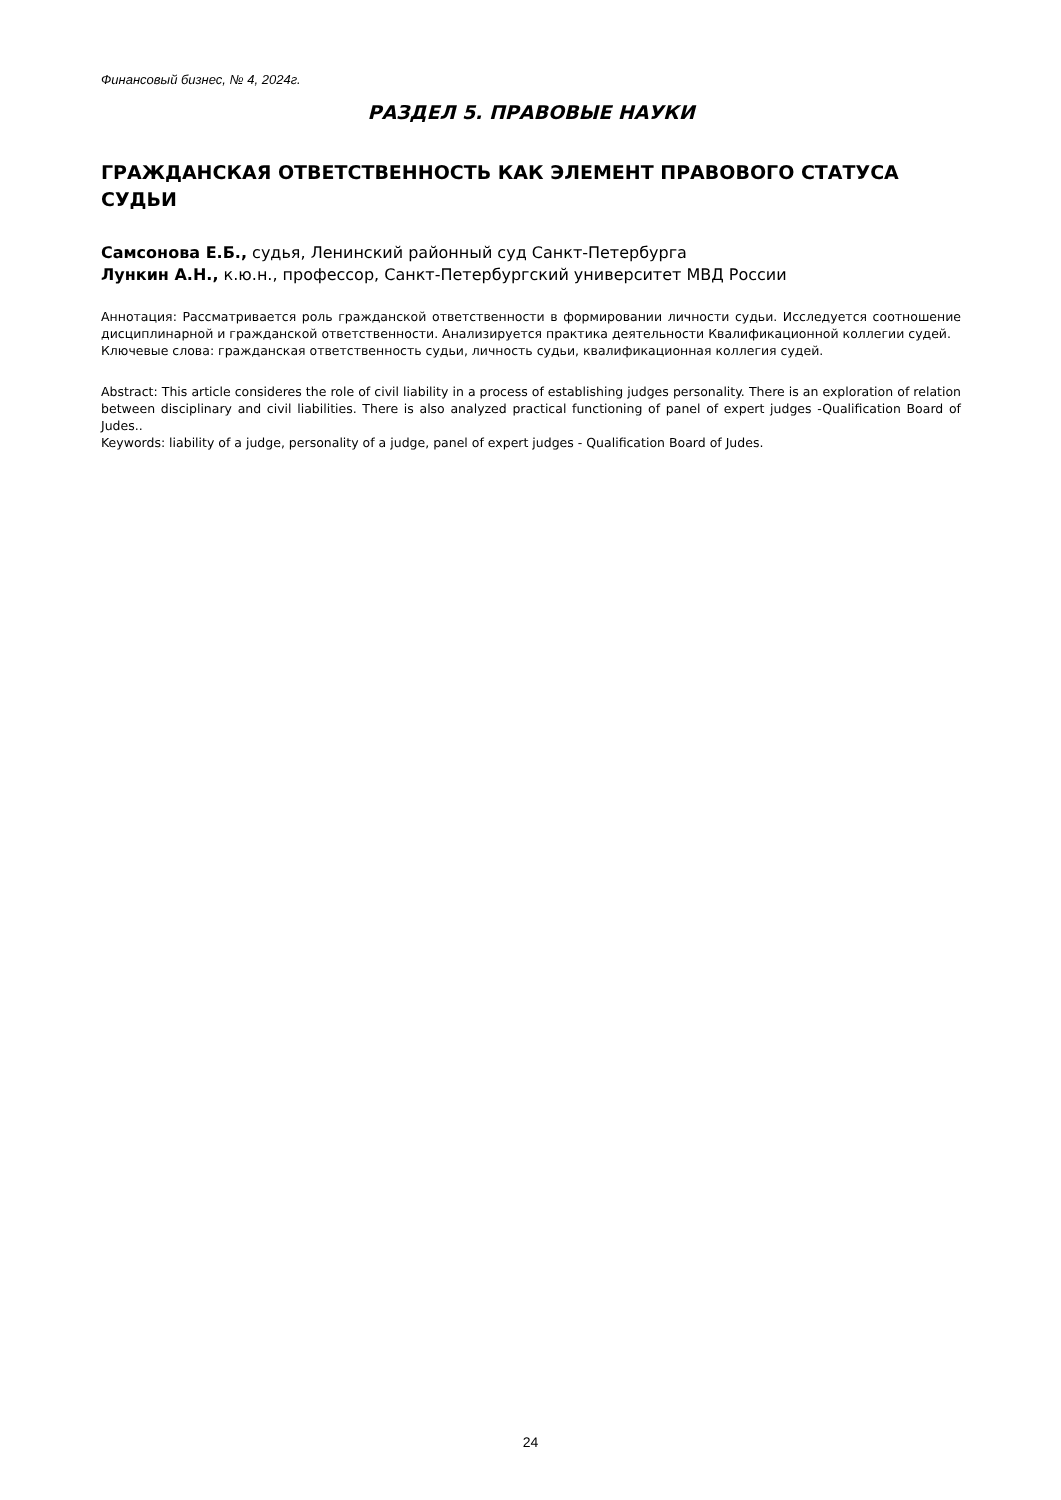Финансовый бизнес, № 4, 2024г.
РАЗДЕЛ 5. ПРАВОВЫЕ НАУКИ
ГРАЖДАНСКАЯ ОТВЕТСТВЕННОСТЬ КАК ЭЛЕМЕНТ ПРАВОВОГО СТАТУСА СУДЬИ
Самсонова Е.Б., судья, Ленинский районный суд Санкт-Петербурга
Лункин А.Н., к.ю.н., профессор, Санкт-Петербургский университет МВД России
Аннотация: Рассматривается роль гражданской ответственности в формировании личности судьи. Исследуется соотношение дисциплинарной и гражданской ответственности. Анализируется практика деятельности Квалификационной коллегии судей.
Ключевые слова: гражданская ответственность судьи, личность судьи, квалификационная коллегия судей.
Abstract: This article consideres the role of civil liability in a process of establishing judges personality. There is an exploration of relation between disciplinary and civil liabilities. There is also analyzed practical functioning of panel of expert judges -Qualification Board of Judes..
Keywords: liability of a judge, personality of a judge, panel of expert judges - Qualification Board of Judes.
24